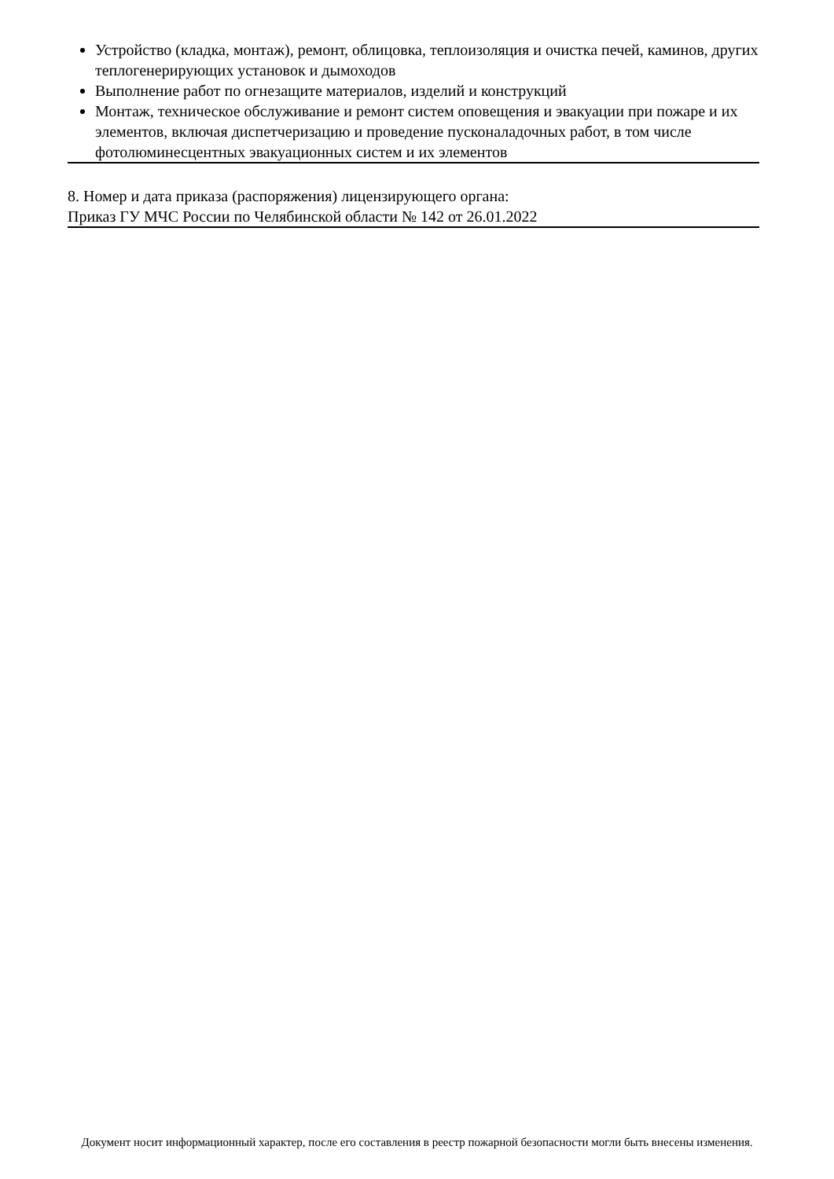Устройство (кладка, монтаж), ремонт, облицовка, теплоизоляция и очистка печей, каминов, других теплогенерирующих установок и дымоходов
Выполнение работ по огнезащите материалов, изделий и конструкций
Монтаж, техническое обслуживание и ремонт систем оповещения и эвакуации при пожаре и их элементов, включая диспетчеризацию и проведение пусконаладочных работ, в том числе фотолюминесцентных эвакуационных систем и их элементов
8. Номер и дата приказа (распоряжения) лицензирующего органа:
Приказ ГУ МЧС России по Челябинской области № 142 от 26.01.2022
Документ носит информационный характер, после его составления в реестр пожарной безопасности могли быть внесены изменения.